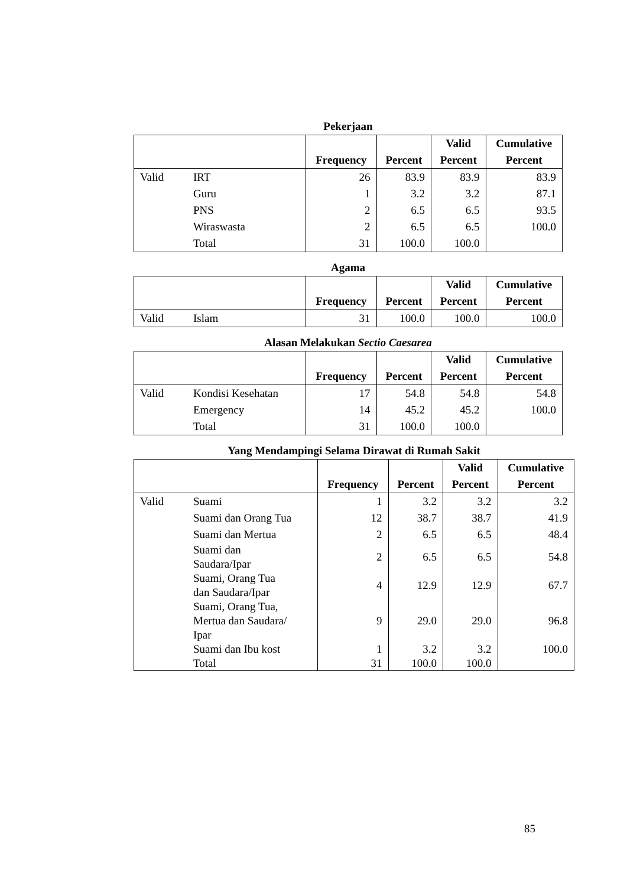Pekerjaan
| | | Frequency | Percent | Valid Percent | Cumulative Percent |
| --- | --- | --- | --- | --- | --- |
| Valid | IRT | 26 | 83.9 | 83.9 | 83.9 |
| | Guru | 1 | 3.2 | 3.2 | 87.1 |
| | PNS | 2 | 6.5 | 6.5 | 93.5 |
| | Wiraswasta | 2 | 6.5 | 6.5 | 100.0 |
| | Total | 31 | 100.0 | 100.0 | |
Agama
| | | Frequency | Percent | Valid Percent | Cumulative Percent |
| --- | --- | --- | --- | --- | --- |
| Valid | Islam | 31 | 100.0 | 100.0 | 100.0 |
Alasan Melakukan Sectio Caesarea
| | | Frequency | Percent | Valid Percent | Cumulative Percent |
| --- | --- | --- | --- | --- | --- |
| Valid | Kondisi Kesehatan | 17 | 54.8 | 54.8 | 54.8 |
| | Emergency | 14 | 45.2 | 45.2 | 100.0 |
| | Total | 31 | 100.0 | 100.0 | |
Yang Mendampingi Selama Dirawat di Rumah Sakit
| | | Frequency | Percent | Valid Percent | Cumulative Percent |
| --- | --- | --- | --- | --- | --- |
| Valid | Suami | 1 | 3.2 | 3.2 | 3.2 |
| | Suami dan Orang Tua | 12 | 38.7 | 38.7 | 41.9 |
| | Suami dan Mertua | 2 | 6.5 | 6.5 | 48.4 |
| | Suami dan Saudara/Ipar | 2 | 6.5 | 6.5 | 54.8 |
| | Suami, Orang Tua dan Saudara/Ipar | 4 | 12.9 | 12.9 | 67.7 |
| | Suami, Orang Tua, Mertua dan Saudara/ Ipar | 9 | 29.0 | 29.0 | 96.8 |
| | Suami dan Ibu kost | 1 | 3.2 | 3.2 | 100.0 |
| | Total | 31 | 100.0 | 100.0 | |
85